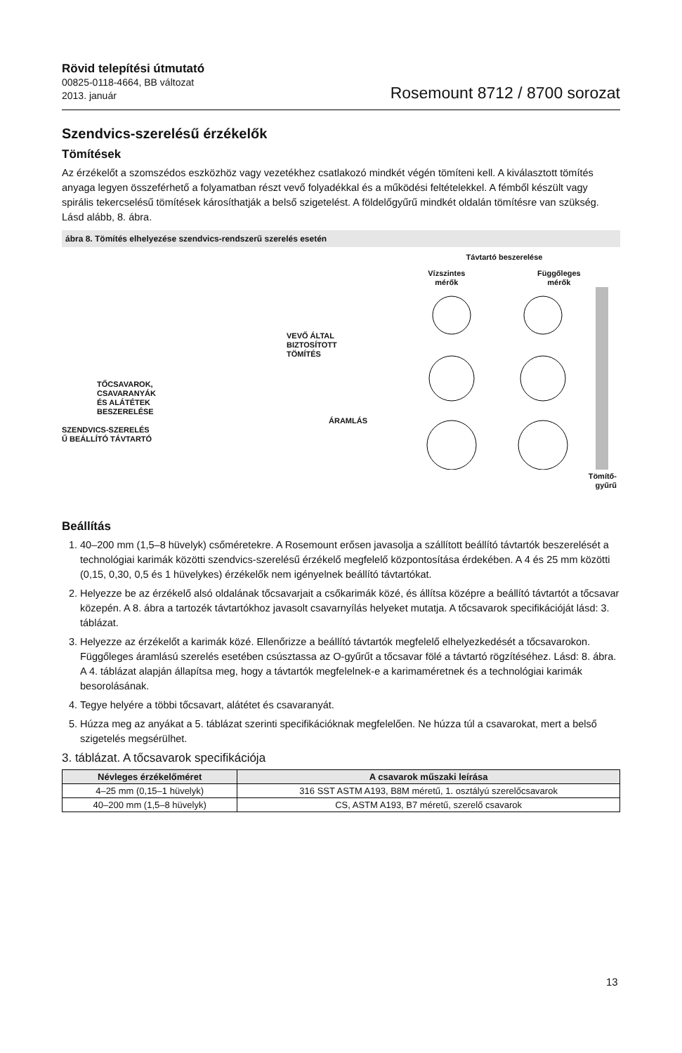Rövid telepítési útmutató
00825-0118-4664, BB változat
2013. január
Rosemount 8712 / 8700 sorozat
Szendvics-szerelésű érzékelők
Tömítések
Az érzékelőt a szomszédos eszközhöz vagy vezetékhez csatlakozó mindkét végén tömíteni kell. A kiválasztott tömítés anyaga legyen összeférhető a folyamatban részt vevő folyadékkal és a működési feltételekkel. A fémből készült vagy spirális tekercselésű tömítések károsíthatják a belső szigetelést. A földelőgyűrű mindkét oldalán tömítésre van szükség. Lásd alább, 8. ábra.
ábra 8. Tömítés elhelyezése szendvics-rendszerű szerelés esetén
VEVŐ ÁLTAL
BIZTOSÍTOTT
TÖMÍTÉS
TŐCSAVAROK,
CSAVARANYÁK
ÉS ALÁTÉTEK
BESZERELÉSE
ÁRAMLÁS
SZENDVICS-SZERELÉS
Ű BEÁLLÍTÓ TÁVTARTÓ
Távtartó beszerelése
Vízszintes
mérők Függőleges
mérők
Tömítő-
gyűrű
Beállítás
1. 40–200 mm (1,5–8 hüvelyk) csőméretekre. A Rosemount erősen javasolja a szállított beállító távtartók beszerelését a technológiai karimák közötti szendvics-szerelésű érzékelő megfelelő központosítása érdekében. A 4 és 25 mm közötti (0,15, 0,30, 0,5 és 1 hüvelykes) érzékelők nem igényelnek beállító távtartókat.
2. Helyezze be az érzékelő alsó oldalának tőcsavarjait a csőkarimák közé, és állítsa középre a beállító távtartót a tőcsavar közepén. A 8. ábra a tartozék távtartókhoz javasolt csavarnyílás helyeket mutatja. A tőcsavarok specifikációját lásd: 3. táblázat.
3. Helyezze az érzékelőt a karimák közé. Ellenőrizze a beállító távtartók megfelelő elhelyezkedését a tőcsavarokon. Függőleges áramlású szerelés esetében csúsztassa az O-gyűrűt a tőcsavar fölé a távtartó rögzítéséhez. Lásd: 8. ábra. A 4. táblázat alapján állapítsa meg, hogy a távtartók megfelelnek-e a karimaméretnek és a technológiai karimák besorolásának.
4. Tegye helyére a többi tőcsavart, alátétet és csavaranyát.
5. Húzza meg az anyákat a 5. táblázat szerinti specifikációknak megfelelően. Ne húzza túl a csavarokat, mert a belső szigetelés megsérülhet.
3. táblázat. A tőcsavarok specifikációja
| Névleges érzékelőméret | A csavarok műszaki leírása |
| --- | --- |
| 4–25 mm (0,15–1 hüvelyk) | 316 SST ASTM A193, B8M méretű, 1. osztályú szerelőcsavarok |
| 40–200 mm (1,5–8 hüvelyk) | CS, ASTM A193, B7 méretű, szerelő csavarok |
13